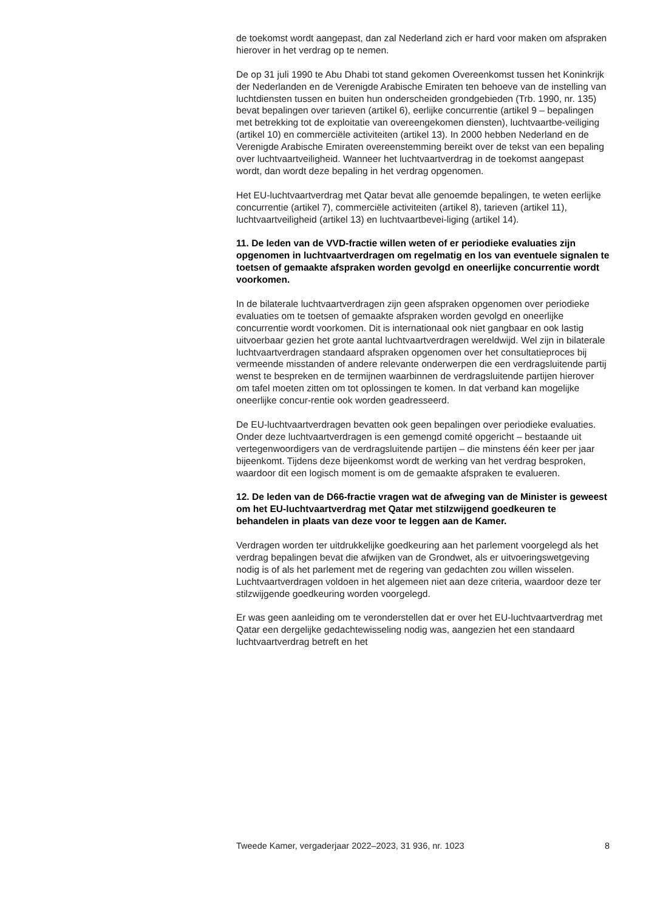de toekomst wordt aangepast, dan zal Nederland zich er hard voor maken om afspraken hierover in het verdrag op te nemen.
De op 31 juli 1990 te Abu Dhabi tot stand gekomen Overeenkomst tussen het Koninkrijk der Nederlanden en de Verenigde Arabische Emiraten ten behoeve van de instelling van luchtdiensten tussen en buiten hun onderscheiden grondgebieden (Trb. 1990, nr. 135) bevat bepalingen over tarieven (artikel 6), eerlijke concurrentie (artikel 9 – bepalingen met betrekking tot de exploitatie van overeengekomen diensten), luchtvaartbe-veiliging (artikel 10) en commerciële activiteiten (artikel 13). In 2000 hebben Nederland en de Verenigde Arabische Emiraten overeenstemming bereikt over de tekst van een bepaling over luchtvaartveiligheid. Wanneer het luchtvaartverdrag in de toekomst aangepast wordt, dan wordt deze bepaling in het verdrag opgenomen.
Het EU-luchtvaartverdrag met Qatar bevat alle genoemde bepalingen, te weten eerlijke concurrentie (artikel 7), commerciële activiteiten (artikel 8), tarieven (artikel 11), luchtvaartveiligheid (artikel 13) en luchtvaartbevei-liging (artikel 14).
11. De leden van de VVD-fractie willen weten of er periodieke evaluaties zijn opgenomen in luchtvaartverdragen om regelmatig en los van eventuele signalen te toetsen of gemaakte afspraken worden gevolgd en oneerlijke concurrentie wordt voorkomen.
In de bilaterale luchtvaartverdragen zijn geen afspraken opgenomen over periodieke evaluaties om te toetsen of gemaakte afspraken worden gevolgd en oneerlijke concurrentie wordt voorkomen. Dit is internationaal ook niet gangbaar en ook lastig uitvoerbaar gezien het grote aantal luchtvaartverdragen wereldwijd. Wel zijn in bilaterale luchtvaartverdragen standaard afspraken opgenomen over het consultatieproces bij vermeende misstanden of andere relevante onderwerpen die een verdragsluitende partij wenst te bespreken en de termijnen waarbinnen de verdragsluitende partijen hierover om tafel moeten zitten om tot oplossingen te komen. In dat verband kan mogelijke oneerlijke concur-rentie ook worden geadresseerd.
De EU-luchtvaartverdragen bevatten ook geen bepalingen over periodieke evaluaties. Onder deze luchtvaartverdragen is een gemengd comité opgericht – bestaande uit vertegenwoordigers van de verdragsluitende partijen – die minstens één keer per jaar bijeenkomt. Tijdens deze bijeenkomst wordt de werking van het verdrag besproken, waardoor dit een logisch moment is om de gemaakte afspraken te evalueren.
12. De leden van de D66-fractie vragen wat de afweging van de Minister is geweest om het EU-luchtvaartverdrag met Qatar met stilzwijgend goedkeuren te behandelen in plaats van deze voor te leggen aan de Kamer.
Verdragen worden ter uitdrukkelijke goedkeuring aan het parlement voorgelegd als het verdrag bepalingen bevat die afwijken van de Grondwet, als er uitvoeringswetgeving nodig is of als het parlement met de regering van gedachten zou willen wisselen. Luchtvaartverdragen voldoen in het algemeen niet aan deze criteria, waardoor deze ter stilzwijgende goedkeuring worden voorgelegd.
Er was geen aanleiding om te veronderstellen dat er over het EU-luchtvaartverdrag met Qatar een dergelijke gedachtewisseling nodig was, aangezien het een standaard luchtvaartverdrag betreft en het
Tweede Kamer, vergaderjaar 2022–2023, 31 936, nr. 1023 8